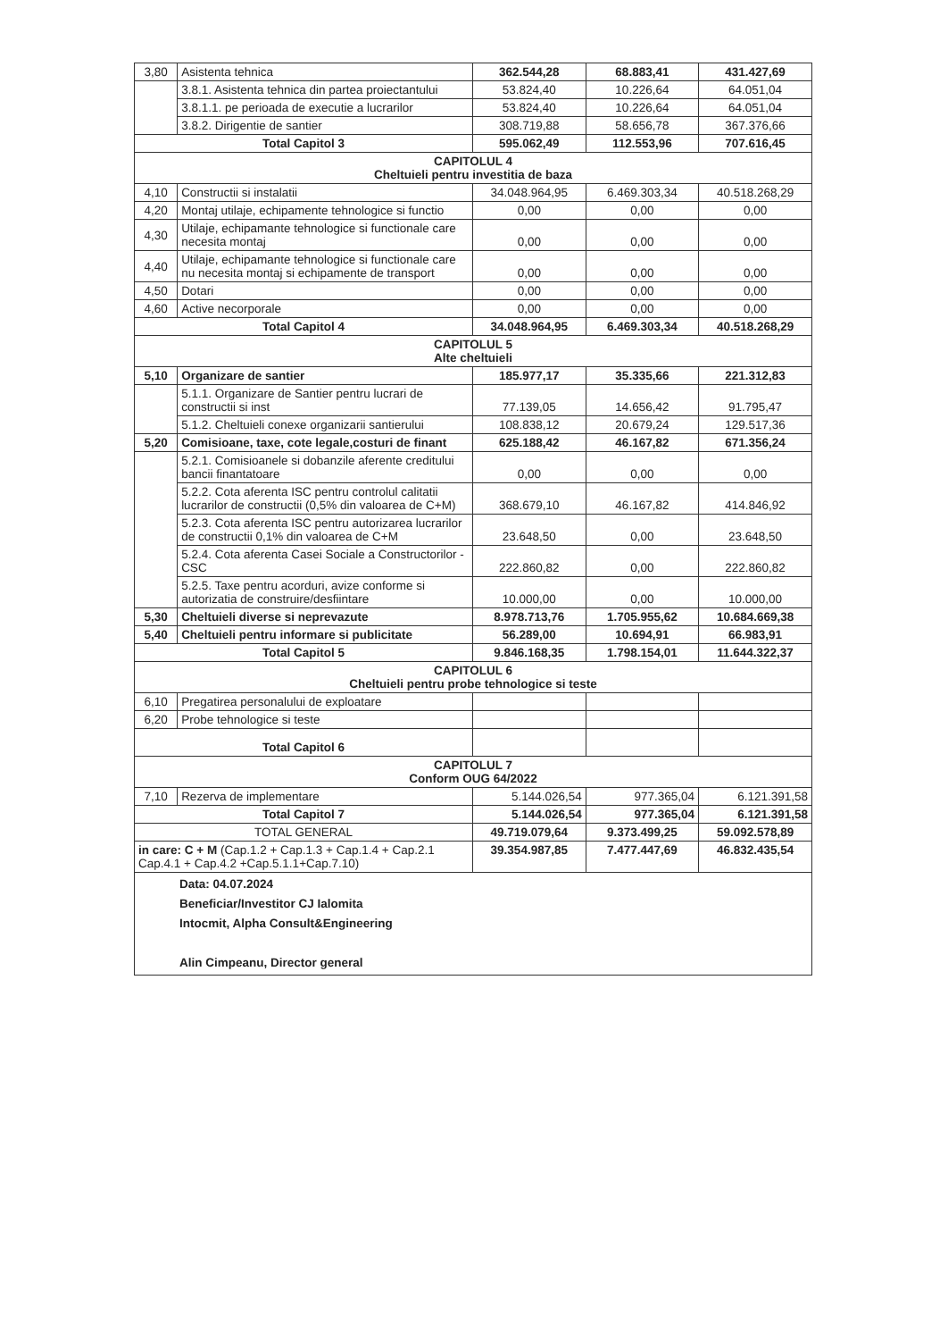| 3,80 | Asistenta tehnica | 362.544,28 | 68.883,41 | 431.427,69 |
| | 3.8.1. Asistenta tehnica din partea proiectantului | 53.824,40 | 10.226,64 | 64.051,04 |
| | 3.8.1.1. pe perioada de executie a lucrarilor | 53.824,40 | 10.226,64 | 64.051,04 |
| | 3.8.2. Dirigentie de santier | 308.719,88 | 58.656,78 | 367.376,66 |
| Total Capitol 3 | | 595.062,49 | 112.553,96 | 707.616,45 |
| CAPITOLUL 4 Cheltuieli pentru investitia de baza | | | | |
| 4,10 | Constructii si instalatii | 34.048.964,95 | 6.469.303,34 | 40.518.268,29 |
| 4,20 | Montaj utilaje, echipamente tehnologice si functio | 0,00 | 0,00 | 0,00 |
| 4,30 | Utilaje, echipamante tehnologice si functionale care necesita montaj | 0,00 | 0,00 | 0,00 |
| 4,40 | Utilaje, echipamante tehnologice si functionale care nu necesita montaj si echipamente de transport | 0,00 | 0,00 | 0,00 |
| 4,50 | Dotari | 0,00 | 0,00 | 0,00 |
| 4,60 | Active necorporale | 0,00 | 0,00 | 0,00 |
| Total Capitol 4 | | 34.048.964,95 | 6.469.303,34 | 40.518.268,29 |
| CAPITOLUL 5 Alte cheltuieli | | | | |
| 5,10 | Organizare de santier | 185.977,17 | 35.335,66 | 221.312,83 |
| | 5.1.1. Organizare de Santier pentru lucrari de constructii si inst | 77.139,05 | 14.656,42 | 91.795,47 |
| | 5.1.2. Cheltuieli conexe organizarii santierului | 108.838,12 | 20.679,24 | 129.517,36 |
| 5,20 | Comisioane, taxe, cote legale,costuri de finant | 625.188,42 | 46.167,82 | 671.356,24 |
| | 5.2.1. Comisioanele si dobanzile aferente creditului bancii finantatoare | 0,00 | 0,00 | 0,00 |
| | 5.2.2. Cota aferenta ISC pentru controlul calitatii lucrarilor de constructii (0,5% din valoarea de C+M) | 368.679,10 | 46.167,82 | 414.846,92 |
| | 5.2.3. Cota aferenta ISC pentru autorizarea lucrarilor de constructii 0,1% din valoarea de C+M | 23.648,50 | 0,00 | 23.648,50 |
| | 5.2.4. Cota aferenta Casei Sociale a Constructorilor - CSC | 222.860,82 | 0,00 | 222.860,82 |
| | 5.2.5. Taxe pentru acorduri, avize conforme si autorizatia de construire/desfiintare | 10.000,00 | 0,00 | 10.000,00 |
| 5,30 | Cheltuieli diverse si neprevazute | 8.978.713,76 | 1.705.955,62 | 10.684.669,38 |
| 5,40 | Cheltuieli pentru informare si publicitate | 56.289,00 | 10.694,91 | 66.983,91 |
| Total Capitol 5 | | 9.846.168,35 | 1.798.154,01 | 11.644.322,37 |
| CAPITOLUL 6 Cheltuieli pentru probe tehnologice si teste | | | | |
| 6,10 | Pregatirea personalului de exploatare | | | |
| 6,20 | Probe tehnologice si teste | | | |
| Total Capitol 6 | | | | |
| CAPITOLUL 7 Conform OUG 64/2022 | | | | |
| 7,10 | Rezerva de implementare | 5.144.026,54 | 977.365,04 | 6.121.391,58 |
| Total Capitol 7 | | 5.144.026,54 | 977.365,04 | 6.121.391,58 |
| TOTAL GENERAL | | 49.719.079,64 | 9.373.499,25 | 59.092.578,89 |
| in care: C + M (Cap.1.2 + Cap.1.3 + Cap.1.4 + Cap.2.1 Cap.4.1 + Cap.4.2 +Cap.5.1.1+Cap.7.10) | | 39.354.987,85 | 7.477.447,69 | 46.832.435,54 |
| Data: 04.07.2024 Beneficiar/Investitor CJ Ialomita Intocmit, Alpha Consult&Engineering Alin Cimpeanu, Director general | | | | |